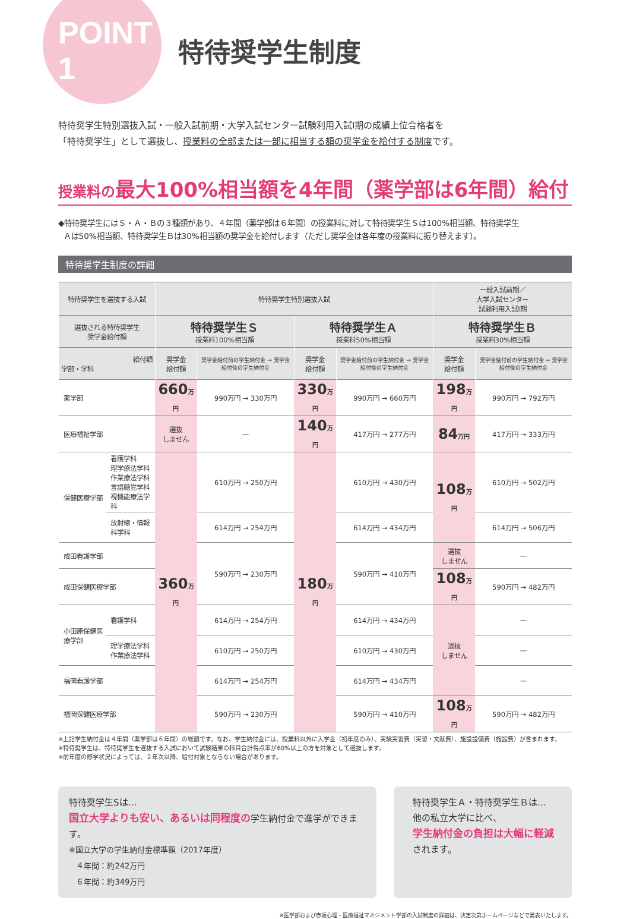POINT 1
特待奨学生制度
特待奨学生特別選抜入試・一般入試前期・大学入試センター試験利用入試Ⅰ期の成績上位合格者を
「特待奨学生」として選抜し、授業料の全部または一部に相当する額の奨学金を給付する制度です。
授業料の最大100%相当額を4年間（薬学部は6年間）給付
◆特待奨学生にはＳ・Ａ・Ｂの３種類があり、４年間（薬学部は６年間）の授業料に対して特待奨学生Ｓは100%相当額、特待奨学生
Ａは50%相当額、特待奨学生Ｂは30%相当額の奨学金を給付します（ただし奨学金は各年度の授業料に振り替えます）。
特待奨学生制度の詳細
| 特待奨学生を選抜する入試 | | 特待奨学生特別選抜入試 | | | | 一般入試前期／ 大学入試センター 試験利用入試Ⅰ期 | |
| --- | --- | --- | --- | --- | --- | --- | --- |
| 選抜される特待奨学生 奨学金給付額 | | 特待奨学生Ｓ 授業料100%相当額 | | 特待奨学生Ａ 授業料50%相当額 | | 特待奨学生Ｂ 授業料30%相当額 | |
| 給付額 学部・学科 | | 奨学金 給付額 | 奨学金給付前の学生納付金 → 奨学金給付後の学生納付金 | 奨学金 給付額 | 奨学金給付前の学生納付金 → 奨学金給付後の学生納付金 | 奨学金 給付額 | 奨学金給付前の学生納付金 → 奨学金給付後の学生納付金 |
| 薬学部 | | 660 万円 | 990万円 → 330万円 | 330 万円 | 990万円 → 660万円 | 198 万円 | 990万円 → 792万円 |
| 医療福祉学部 | | 選抜 しません | — | 140 万円 | 417万円 → 277万円 | 84 万円 | 417万円 → 333万円 |
| 保健医療学部 | 看護学科 理学療法学科 作業療法学科 言語聴覚学科 視機能療法学科 | 360 万円 | 610万円 → 250万円 | 180 万円 | 610万円 → 430万円 | 108 万円 | 610万円 → 502万円 |
| | 放射線・情報科学科 | | 614万円 → 254万円 | | 614万円 → 434万円 | | 614万円 → 506万円 |
| 成田看護学部 | | | 590万円 → 230万円 | | 590万円 → 410万円 | 選抜 しません | — |
| 成田保健医療学部 | | | | | | 108 万円 | 590万円 → 482万円 |
| 小田原保健医療学部 | 看護学科 | | 614万円 → 254万円 | | 614万円 → 434万円 | 選抜 しません | — |
| | 理学療法学科 作業療法学科 | | 610万円 → 250万円 | | 610万円 → 430万円 | | — |
| 福岡看護学部 | | | 614万円 → 254万円 | | 614万円 → 434万円 | | — |
| 福岡保健医療学部 | | | 590万円 → 230万円 | | 590万円 → 410万円 | 108 万円 | 590万円 → 482万円 |
※上記学生納付金は４年間（薬学部は６年間）の総額です。なお、学生納付金には、授業料以外に入学金（初年度のみ）、実験実習費（実習・文献費）、施設設備費（施設費）が含まれます。
※特待奨学生は、特待奨学生を選抜する入試において試験結果の科目合計得点率が60%以上の方を対象として選抜します。
※前年度の修学状況によっては、２年次以降、給付対象とならない場合があります。
特待奨学生Sは…
国立大学よりも安い、あるいは同程度の学生納付金で進学ができます。
※国立大学の学生納付金標準額（2017年度）
４年間：約242万円
６年間：約349万円
特待奨学生Ａ・特待奨学生Ｂは…
他の私立大学に比べ、
学生納付金の負担は大幅に軽減
されます。
※医学部および赤坂心理・医療福祉マネジメント学部の入試制度の詳細は、決定次第ホームページなどで発表いたします。